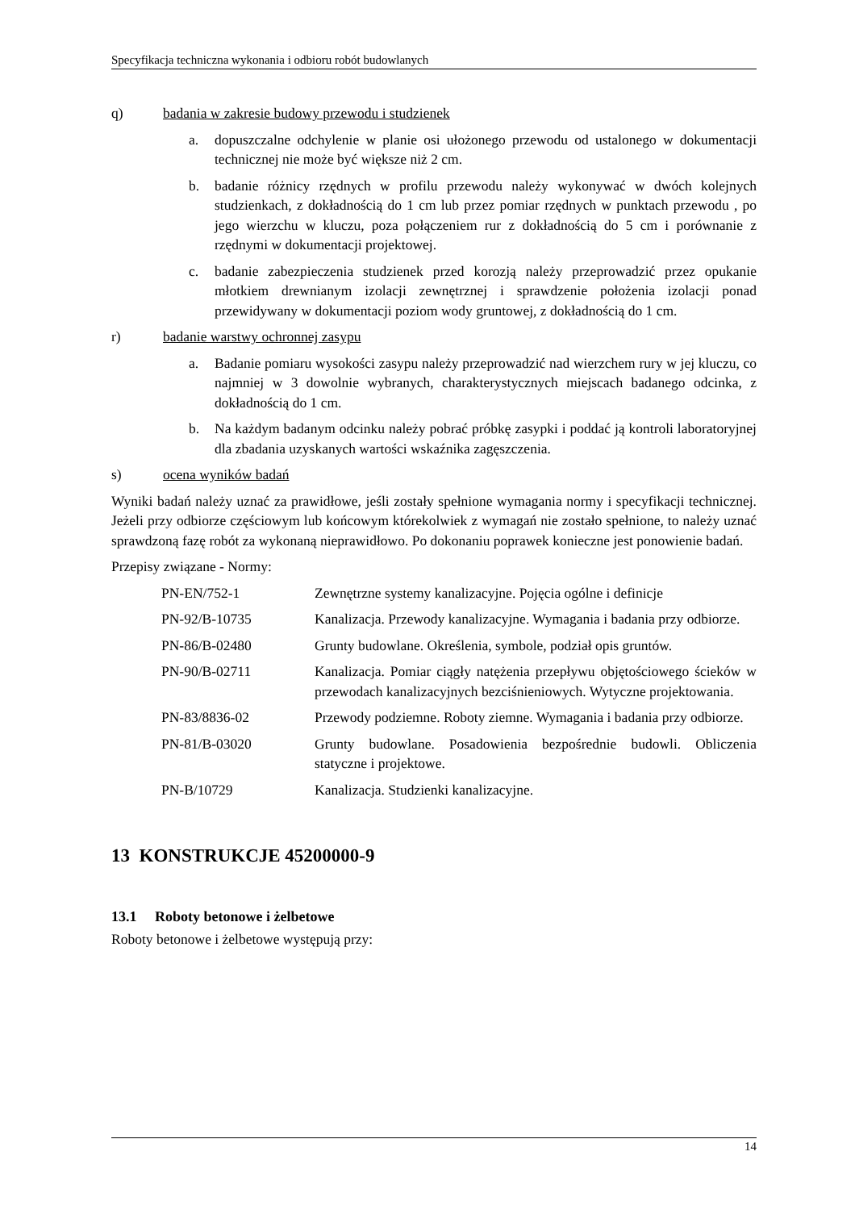Specyfikacja techniczna wykonania i odbioru robót budowlanych
q) badania w zakresie budowy przewodu i studzienek
a. dopuszczalne odchylenie w planie osi ułożonego przewodu od ustalonego w dokumentacji technicznej nie może być większe niż 2 cm.
b. badanie różnicy rzędnych w profilu przewodu należy wykonywać w dwóch kolejnych studzienkach, z dokładnością do 1 cm lub przez pomiar rzędnych w punktach przewodu , po jego wierzchu w kluczu, poza połączeniem rur z dokładnością do 5 cm i porównanie z rzędnymi w dokumentacji projektowej.
c. badanie zabezpieczenia studzienek przed korozją należy przeprowadzić przez opukanie młotkiem drewnianym izolacji zewnętrznej i sprawdzenie położenia izolacji ponad przewidywany w dokumentacji poziom wody gruntowej, z dokładnością do 1 cm.
r) badanie warstwy ochronnej zasypu
a. Badanie pomiaru wysokości zasypu należy przeprowadzić nad wierzchem rury w jej kluczu, co najmniej w 3 dowolnie wybranych, charakterystycznych miejscach badanego odcinka, z dokładnością do 1 cm.
b. Na każdym badanym odcinku należy pobrać próbkę zasypki i poddać ją kontroli laboratoryjnej dla zbadania uzyskanych wartości wskaźnika zagęszczenia.
s) ocena wyników badań
Wyniki badań należy uznać za prawidłowe, jeśli zostały spełnione wymagania normy i specyfikacji technicznej. Jeżeli przy odbiorze częściowym lub końcowym którekolwiek z wymagań nie zostało spełnione, to należy uznać sprawdzoną fazę robót za wykonaną nieprawidłowo. Po dokonaniu poprawek konieczne jest ponowienie badań.
Przepisy związane - Normy:
| PN-EN/752-1 | Zewnętrzne systemy kanalizacyjne. Pojęcia ogólne i definicje |
| PN-92/B-10735 | Kanalizacja. Przewody kanalizacyjne. Wymagania i badania przy odbiorze. |
| PN-86/B-02480 | Grunty budowlane. Określenia, symbole, podział opis gruntów. |
| PN-90/B-02711 | Kanalizacja. Pomiar ciągły natężenia przepływu objętościowego ścieków w przewodach kanalizacyjnych bezciśnieniowych. Wytyczne projektowania. |
| PN-83/8836-02 | Przewody podziemne. Roboty ziemne. Wymagania i badania przy odbiorze. |
| PN-81/B-03020 | Grunty budowlane. Posadowienia bezpośrednie budowli. Obliczenia statyczne i projektowe. |
| PN-B/10729 | Kanalizacja. Studzienki kanalizacyjne. |
13 KONSTRUKCJE 45200000-9
13.1 Roboty betonowe i żelbetowe
Roboty betonowe i żelbetowe występują przy:
14